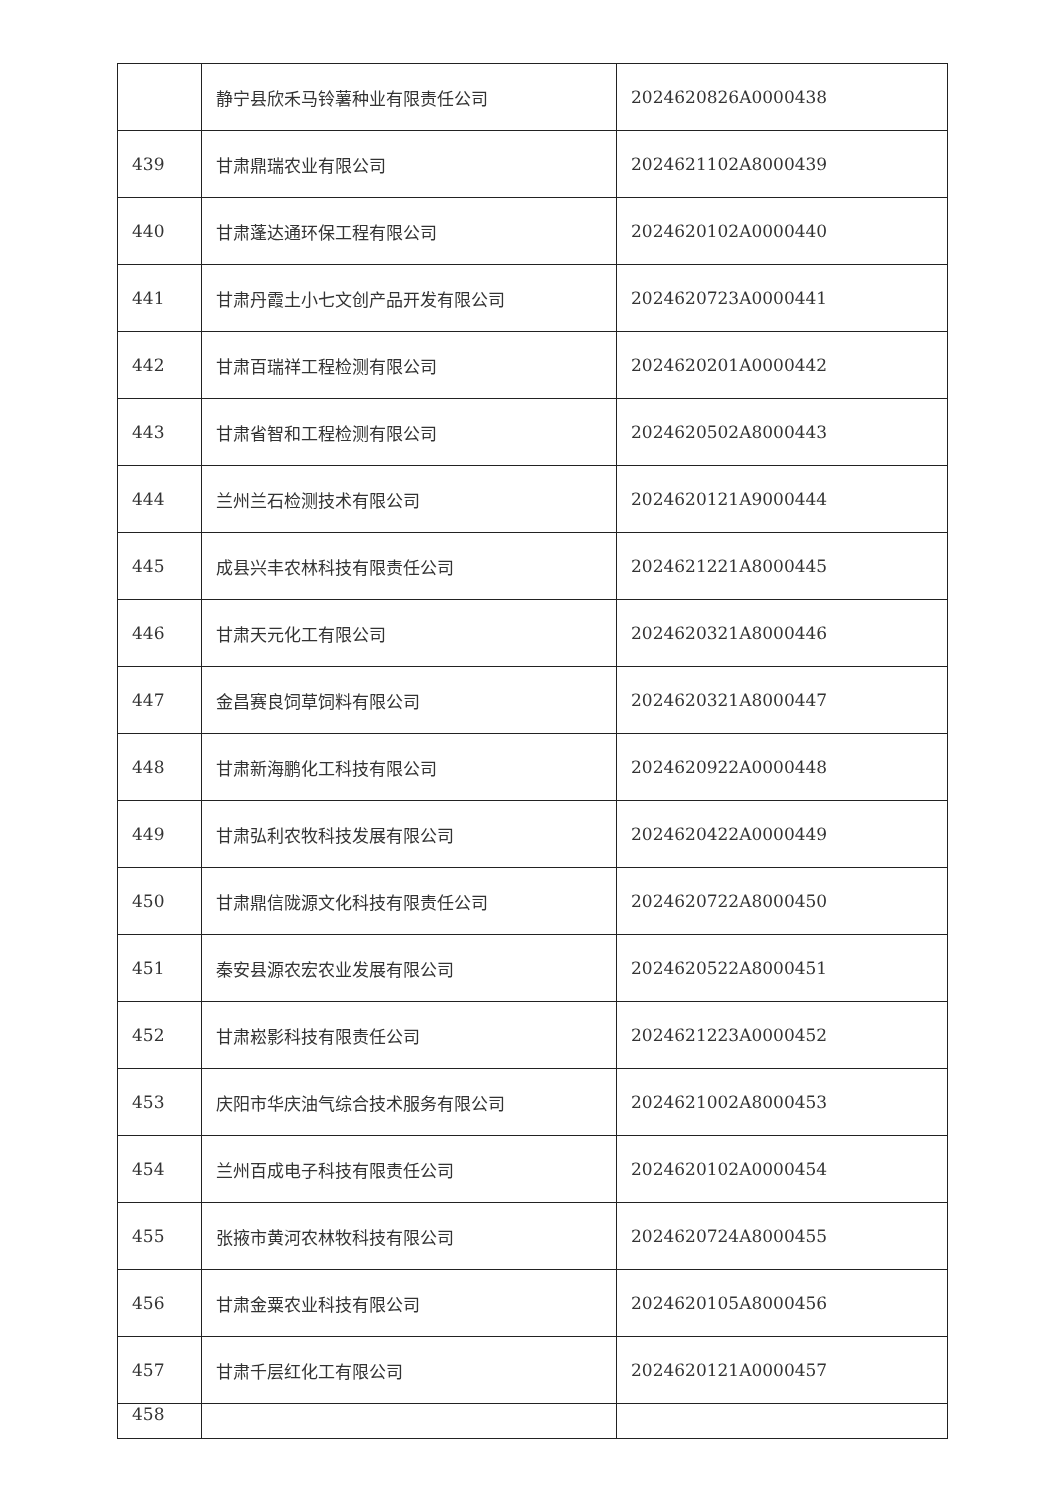| | 静宁县欣禾马铃薯种业有限责任公司 | 2024620826A0000438 |
| 439 | 甘肃鼎瑞农业有限公司 | 2024621102A8000439 |
| 440 | 甘肃蓬达通环保工程有限公司 | 2024620102A0000440 |
| 441 | 甘肃丹霞土小七文创产品开发有限公司 | 2024620723A0000441 |
| 442 | 甘肃百瑞祥工程检测有限公司 | 2024620201A0000442 |
| 443 | 甘肃省智和工程检测有限公司 | 2024620502A8000443 |
| 444 | 兰州兰石检测技术有限公司 | 2024620121A9000444 |
| 445 | 成县兴丰农林科技有限责任公司 | 2024621221A8000445 |
| 446 | 甘肃天元化工有限公司 | 2024620321A8000446 |
| 447 | 金昌赛良饲草饲料有限公司 | 2024620321A8000447 |
| 448 | 甘肃新海鹏化工科技有限公司 | 2024620922A0000448 |
| 449 | 甘肃弘利农牧科技发展有限公司 | 2024620422A0000449 |
| 450 | 甘肃鼎信陇源文化科技有限责任公司 | 2024620722A8000450 |
| 451 | 秦安县源农宏农业发展有限公司 | 2024620522A8000451 |
| 452 | 甘肃崧影科技有限责任公司 | 2024621223A0000452 |
| 453 | 庆阳市华庆油气综合技术服务有限公司 | 2024621002A8000453 |
| 454 | 兰州百成电子科技有限责任公司 | 2024620102A0000454 |
| 455 | 张掖市黄河农林牧科技有限公司 | 2024620724A8000455 |
| 456 | 甘肃金粟农业科技有限公司 | 2024620105A8000456 |
| 457 | 甘肃千层红化工有限公司 | 2024620121A0000457 |
| 458 | | |